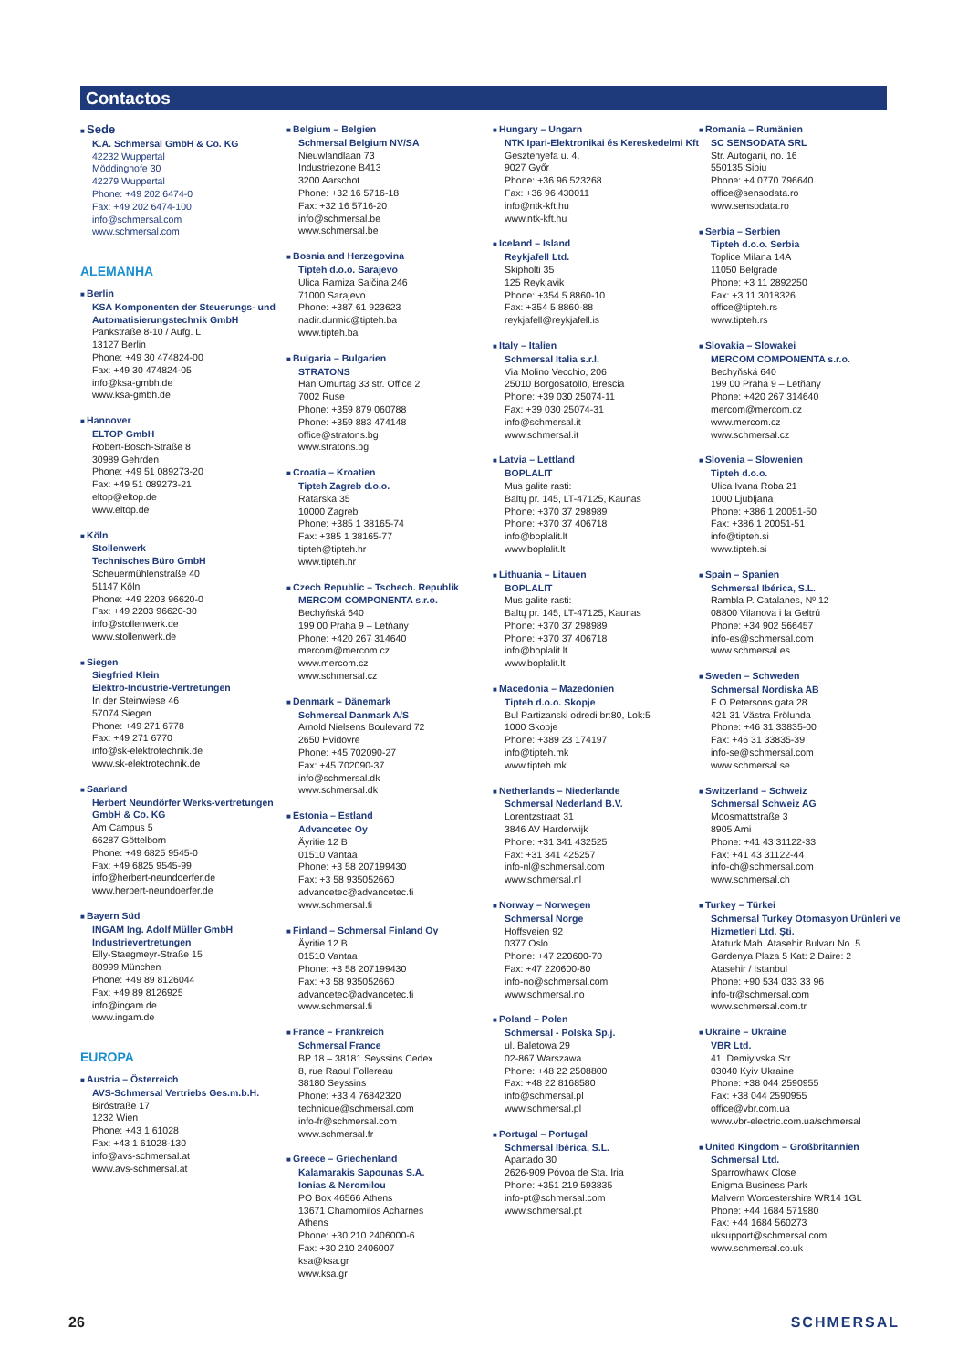Contactos
Sede
K.A. Schmersal GmbH & Co. KG
42232 Wuppertal
Möddinghofe 30
42279 Wuppertal
Phone: +49 202 6474-0
Fax: +49 202 6474-100
info@schmersal.com
www.schmersal.com
ALEMANHA
Berlin
KSA Komponenten der Steuerungs- und Automatisierungstechnik GmbH
Pankstraße 8-10 / Aufg. L
13127 Berlin
Phone: +49 30 474824-00
Fax: +49 30 474824-05
info@ksa-gmbh.de
www.ksa-gmbh.de
Hannover
ELTOP GmbH
Robert-Bosch-Straße 8
30989 Gehrden
Phone: +49 51 089273-20
Fax: +49 51 089273-21
eltop@eltop.de
www.eltop.de
Köln
Stollenwerk
Technisches Büro GmbH
Scheuermühlenstraße 40
51147 Köln
Phone: +49 2203 96620-0
Fax: +49 2203 96620-30
info@stollenwerk.de
www.stollenwerk.de
Siegen
Siegfried Klein
Elektro-Industrie-Vertretungen
In der Steinwiese 46
57074 Siegen
Phone: +49 271 6778
Fax: +49 271 6770
info@sk-elektrotechnik.de
www.sk-elektrotechnik.de
Saarland
Herbert Neundörfer Werks-vertretungen GmbH & Co. KG
Am Campus 5
66287 Göttelborn
Phone: +49 6825 9545-0
Fax: +49 6825 9545-99
info@herbert-neundoerfer.de
www.herbert-neundoerfer.de
Bayern Süd
INGAM Ing. Adolf Müller GmbH Industrievertretungen
Elly-Staegmeyr-Straße 15
80999 München
Phone: +49 89 8126044
Fax: +49 89 8126925
info@ingam.de
www.ingam.de
EUROPA
Austria – Österreich
AVS-Schmersal Vertriebs Ges.m.b.H.
Biróstraße 17
1232 Wien
Phone: +43 1 61028
Fax: +43 1 61028-130
info@avs-schmersal.at
www.avs-schmersal.at
Belgium – Belgien
Schmersal Belgium NV/SA
Nieuwlandlaan 73
Industriezone B413
3200 Aarschot
Phone: +32 16 5716-18
Fax: +32 16 5716-20
info@schmersal.be
www.schmersal.be
Bosnia and Herzegovina
Tipteh d.o.o. Sarajevo
Ulica Ramiza Salčina 246
71000 Sarajevo
Phone: +387 61 923623
nadir.durmic@tipteh.ba
www.tipteh.ba
Bulgaria – Bulgarien
STRATONS
Han Omurtag 33 str. Office 2
7002 Ruse
Phone: +359 879 060788
Phone: +359 883 474148
office@stratons.bg
www.stratons.bg
Croatia – Kroatien
Tipteh Zagreb d.o.o.
Ratarska 35
10000 Zagreb
Phone: +385 1 38165-74
Fax: +385 1 38165-77
tipteh@tipteh.hr
www.tipteh.hr
Czech Republic – Tschech. Republik
MERCOM COMPONENTA s.r.o.
Bechyňská 640
199 00 Praha 9 – Letňany
Phone: +420 267 314640
mercom@mercom.cz
www.mercom.cz
www.schmersal.cz
Denmark – Dänemark
Schmersal Danmark A/S
Arnold Nielsens Boulevard 72
2650 Hvidovre
Phone: +45 702090-27
Fax: +45 702090-37
info@schmersal.dk
www.schmersal.dk
Estonia – Estland
Advancetec Oy
Äyritie 12 B
01510 Vantaa
Phone: +3 58 207199430
Fax: +3 58 935052660
advancetec@advancetec.fi
www.schmersal.fi
Finland – Schmersal Finland Oy
Äyritie 12 B
01510 Vantaa
Phone: +3 58 207199430
Fax: +3 58 935052660
advancetec@advancetec.fi
www.schmersal.fi
France – Frankreich
Schmersal France
BP 18 – 38181 Seyssins Cedex
8, rue Raoul Follereau
38180 Seyssins
Phone: +33 4 76842320
technique@schmersal.com
info-fr@schmersal.com
www.schmersal.fr
Greece – Griechenland
Kalamarakis Sapounas S.A.
Ionias & Neromilou
PO Box 46566 Athens
13671 Chamomilos Acharnes
Athens
Phone: +30 210 2406000-6
Fax: +30 210 2406007
ksa@ksa.gr
www.ksa.gr
Hungary – Ungarn
NTK Ipari-Elektronikai és Kereskedelmi Kft
Gesztenyefa u. 4.
9027 Győr
Phone: +36 96 523268
Fax: +36 96 430011
info@ntk-kft.hu
www.ntk-kft.hu
Iceland – Island
Reykjafell Ltd.
Skipholti 35
125 Reykjavik
Phone: +354 5 8860-10
Fax: +354 5 8860-88
reykjafell@reykjafell.is
Italy – Italien
Schmersal Italia s.r.l.
Via Molino Vecchio, 206
25010 Borgosatollo, Brescia
Phone: +39 030 25074-11
Fax: +39 030 25074-31
info@schmersal.it
www.schmersal.it
Latvia – Lettland
BOPLALIT
Mus galite rasti:
Baltų pr. 145, LT-47125, Kaunas
Phone: +370 37 298989
Phone: +370 37 406718
info@boplalit.lt
www.boplalit.lt
Lithuania – Litauen
BOPLALIT
Mus galite rasti:
Baltų pr. 145, LT-47125, Kaunas
Phone: +370 37 298989
Phone: +370 37 406718
info@boplalit.lt
www.boplalit.lt
Macedonia – Mazedonien
Tipteh d.o.o. Skopje
Bul Partizanski odredi br:80, Lok:5
1000 Skopje
Phone: +389 23 174197
info@tipteh.mk
www.tipteh.mk
Netherlands – Niederlande
Schmersal Nederland B.V.
Lorentzstraat 31
3846 AV Harderwijk
Phone: +31 341 432525
Fax: +31 341 425257
info-nl@schmersal.com
www.schmersal.nl
Norway – Norwegen
Schmersal Norge
Hoffsveien 92
0377 Oslo
Phone: +47 220600-70
Fax: +47 220600-80
info-no@schmersal.com
www.schmersal.no
Poland – Polen
Schmersal - Polska Sp.j.
ul. Baletowa 29
02-867 Warszawa
Phone: +48 22 2508800
Fax: +48 22 8168580
info@schmersal.pl
www.schmersal.pl
Portugal – Portugal
Schmersal Ibérica, S.L.
Apartado 30
2626-909 Póvoa de Sta. Iria
Phone: +351 219 593835
info-pt@schmersal.com
www.schmersal.pt
Romania – Rumänien
SC SENSODATA SRL
Str. Autogarii, no. 16
550135 Sibiu
Phone: +4 0770 796640
office@sensodata.ro
www.sensodata.ro
Serbia – Serbien
Tipteh d.o.o. Serbia
Toplice Milana 14A
11050 Belgrade
Phone: +3 11 2892250
Fax: +3 11 3018326
office@tipteh.rs
www.tipteh.rs
Slovakia – Slowakei
MERCOM COMPONENTA s.r.o.
Bechyňská 640
199 00 Praha 9 – Letňany
Phone: +420 267 314640
mercom@mercom.cz
www.mercom.cz
www.schmersal.cz
Slovenia – Slowenien
Tipteh d.o.o.
Ulica Ivana Roba 21
1000 Ljubljana
Phone: +386 1 20051-50
Fax: +386 1 20051-51
info@tipteh.si
www.tipteh.si
Spain – Spanien
Schmersal Ibérica, S.L.
Rambla P. Catalanes, Nº 12
08800 Vilanova i la Geltrú
Phone: +34 902 566457
info-es@schmersal.com
www.schmersal.es
Sweden – Schweden
Schmersal Nordiska AB
F O Petersons gata 28
421 31 Västra Frölunda
Phone: +46 31 33835-00
Fax: +46 31 33835-39
info-se@schmersal.com
www.schmersal.se
Switzerland – Schweiz
Schmersal Schweiz AG
Moosmattstraße 3
8905 Arni
Phone: +41 43 31122-33
Fax: +41 43 31122-44
info-ch@schmersal.com
www.schmersal.ch
Turkey – Türkei
Schmersal Turkey Otomasyon Ürünleri ve Hizmetleri Ltd. Şti.
Ataturk Mah. Atasehir Bulvarı No. 5
Gardenya Plaza 5 Kat: 2 Daire: 2
Atasehir / Istanbul
Phone: +90 534 033 33 96
info-tr@schmersal.com
www.schmersal.com.tr
Ukraine – Ukraine
VBR Ltd.
41, Demiyivska Str.
03040 Kyiv Ukraine
Phone: +38 044 2590955
Fax: +38 044 2590955
office@vbr.com.ua
www.vbr-electric.com.ua/schmersal
United Kingdom – Großbritannien
Schmersal Ltd.
Sparrowhawk Close
Enigma Business Park
Malvern Worcestershire WR14 1GL
Phone: +44 1684 571980
Fax: +44 1684 560273
uksupport@schmersal.com
www.schmersal.co.uk
26 SCHMERSAL